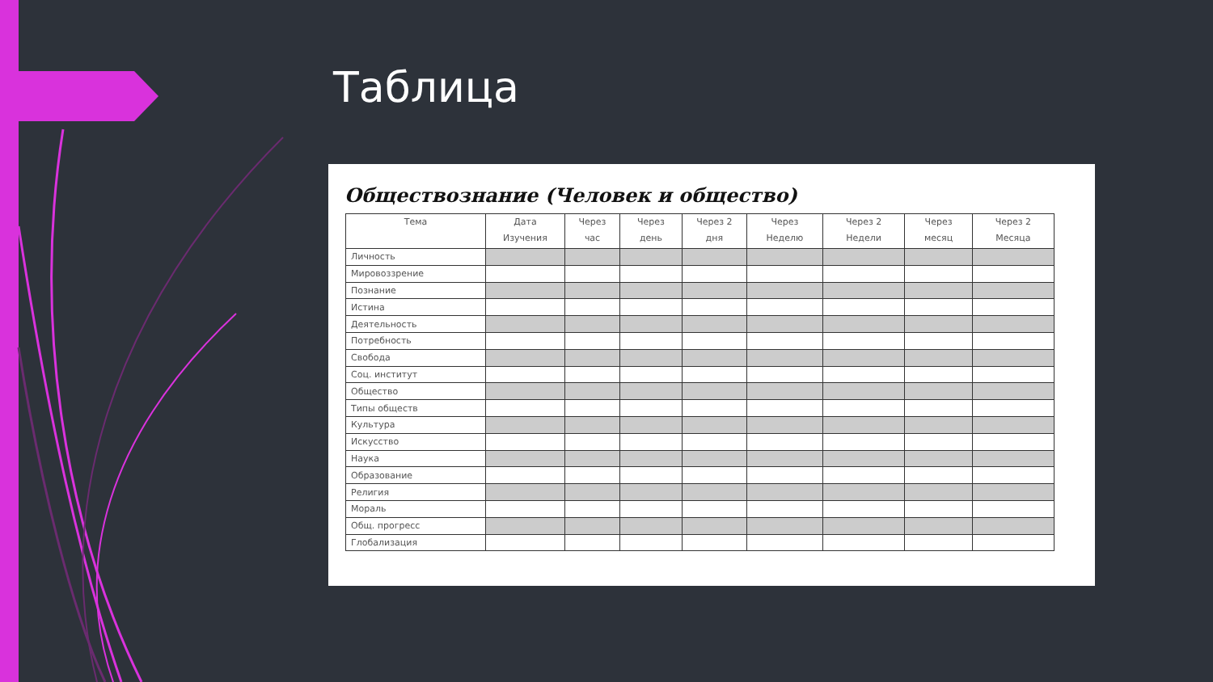Таблица
Обществознание (Человек и общество)
| Тема | Дата Изучения | Через час | Через день | Через 2 дня | Через Неделю | Через 2 Недели | Через месяц | Через 2 Месяца |
| --- | --- | --- | --- | --- | --- | --- | --- | --- |
| Личность | | | | | | | | |
| Мировоззрение | | | | | | | | |
| Познание | | | | | | | | |
| Истина | | | | | | | | |
| Деятельность | | | | | | | | |
| Потребность | | | | | | | | |
| Свобода | | | | | | | | |
| Соц. институт | | | | | | | | |
| Общество | | | | | | | | |
| Типы обществ | | | | | | | | |
| Культура | | | | | | | | |
| Искусство | | | | | | | | |
| Наука | | | | | | | | |
| Образование | | | | | | | | |
| Религия | | | | | | | | |
| Мораль | | | | | | | | |
| Общ. прогресс | | | | | | | | |
| Глобализация | | | | | | | | |